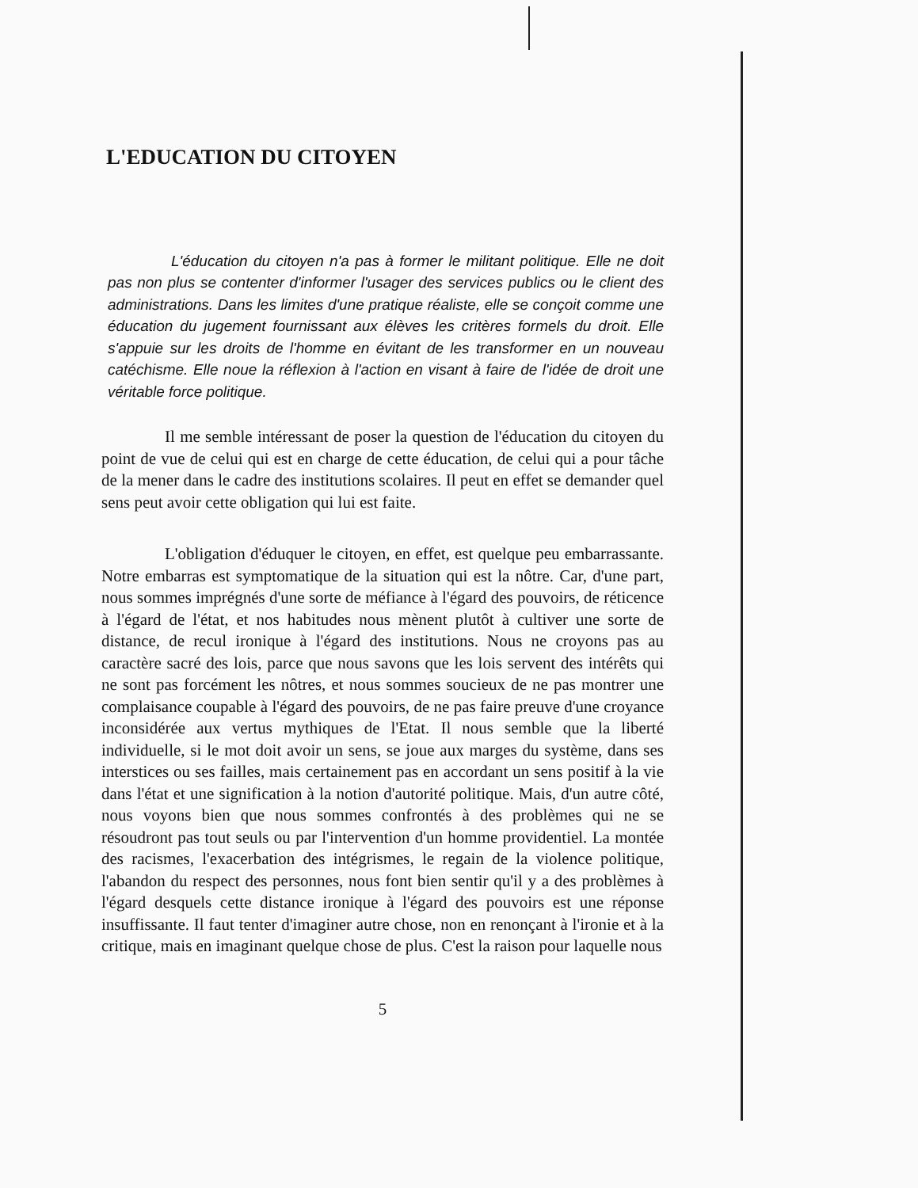L'EDUCATION DU CITOYEN
L'éducation du citoyen n'a pas à former le militant politique. Elle ne doit pas non plus se contenter d'informer l'usager des services publics ou le client des administrations. Dans les limites d'une pratique réaliste, elle se conçoit comme une éducation du jugement fournissant aux élèves les critères formels du droit. Elle s'appuie sur les droits de l'homme en évitant de les transformer en un nouveau catéchisme. Elle noue la réflexion à l'action en visant à faire de l'idée de droit une véritable force politique.
Il me semble intéressant de poser la question de l'éducation du citoyen du point de vue de celui qui est en charge de cette éducation, de celui qui a pour tâche de la mener dans le cadre des institutions scolaires. Il peut en effet se demander quel sens peut avoir cette obligation qui lui est faite.
L'obligation d'éduquer le citoyen, en effet, est quelque peu embarrassante. Notre embarras est symptomatique de la situation qui est la nôtre. Car, d'une part, nous sommes imprégnés d'une sorte de méfiance à l'égard des pouvoirs, de réticence à l'égard de l'état, et nos habitudes nous mènent plutôt à cultiver une sorte de distance, de recul ironique à l'égard des institutions. Nous ne croyons pas au caractère sacré des lois, parce que nous savons que les lois servent des intérêts qui ne sont pas forcément les nôtres, et nous sommes soucieux de ne pas montrer une complaisance coupable à l'égard des pouvoirs, de ne pas faire preuve d'une croyance inconsidérée aux vertus mythiques de l'Etat. Il nous semble que la liberté individuelle, si le mot doit avoir un sens, se joue aux marges du système, dans ses interstices ou ses failles, mais certainement pas en accordant un sens positif à la vie dans l'état et une signification à la notion d'autorité politique. Mais, d'un autre côté, nous voyons bien que nous sommes confrontés à des problèmes qui ne se résoudront pas tout seuls ou par l'intervention d'un homme providentiel. La montée des racismes, l'exacerbation des intégrismes, le regain de la violence politique, l'abandon du respect des personnes, nous font bien sentir qu'il y a des problèmes à l'égard desquels cette distance ironique à l'égard des pouvoirs est une réponse insuffissante. Il faut tenter d'imaginer autre chose, non en renonçant à l'ironie et à la critique, mais en imaginant quelque chose de plus. C'est la raison pour laquelle nous
5